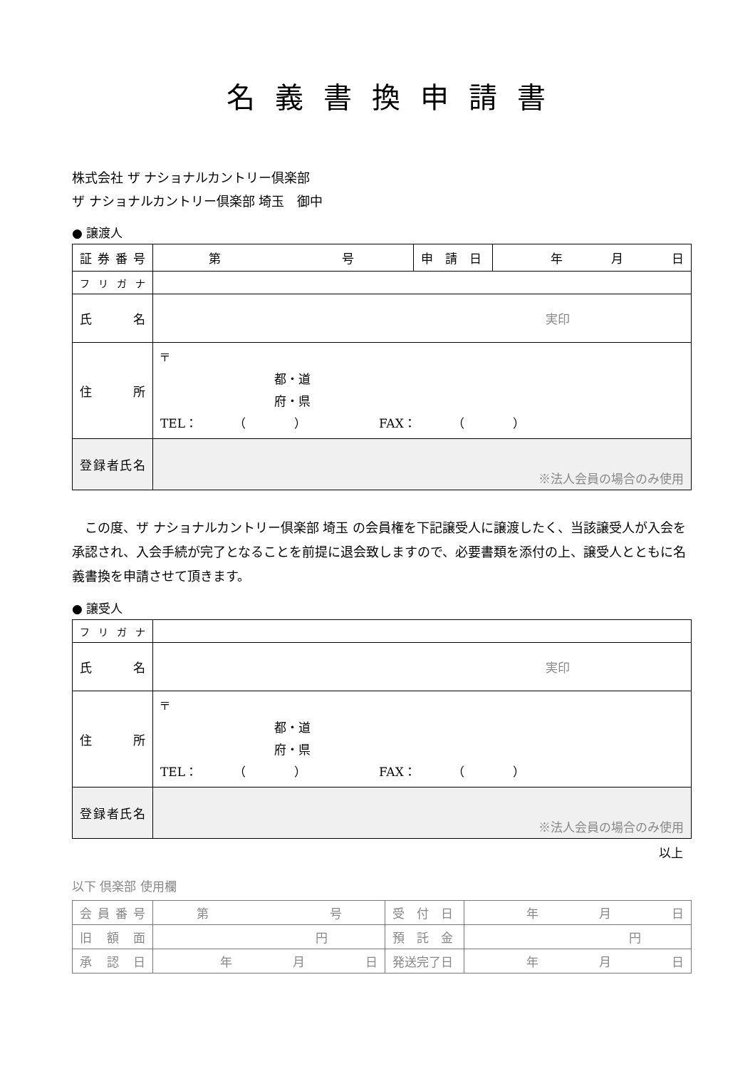名義書換申請書
株式会社 ザ ナショナルカントリー倶楽部
ザ ナショナルカントリー倶楽部 埼玉　御中
● 譲渡人
| 証券番号 | 第 号 | 申 請 日 | 年 月 日 |
| フリガナ | | | |
| 氏 名 | 実印 | | |
| 住 所 | 〒 都・道 府・県 TEL： （ ） FAX： （ ） | | |
| 登録者氏名 | ※法人会員の場合のみ使用 | | |
この度、ザ ナショナルカントリー倶楽部 埼玉 の会員権を下記譲受人に譲渡したく、当該譲受人が入会を承認され、入会手続が完了となることを前提に退会致しますので、必要書類を添付の上、譲受人とともに名義書換を申請させて頂きます。
● 譲受人
| フリガナ | |
| 氏 名 | 実印 |
| 住 所 | 〒 都・道 府・県 TEL： （ ） FAX： （ ） |
| 登録者氏名 | ※法人会員の場合のみ使用 |
以上
以下 倶楽部 使用欄
| 会員番号 | 第 号 | 受 付 日 | 年 月 日 |
| 旧額面 | 円 | 預 託 金 | 円 |
| 承認日 | 年 月 日 | 発送完了日 | 年 月 日 |